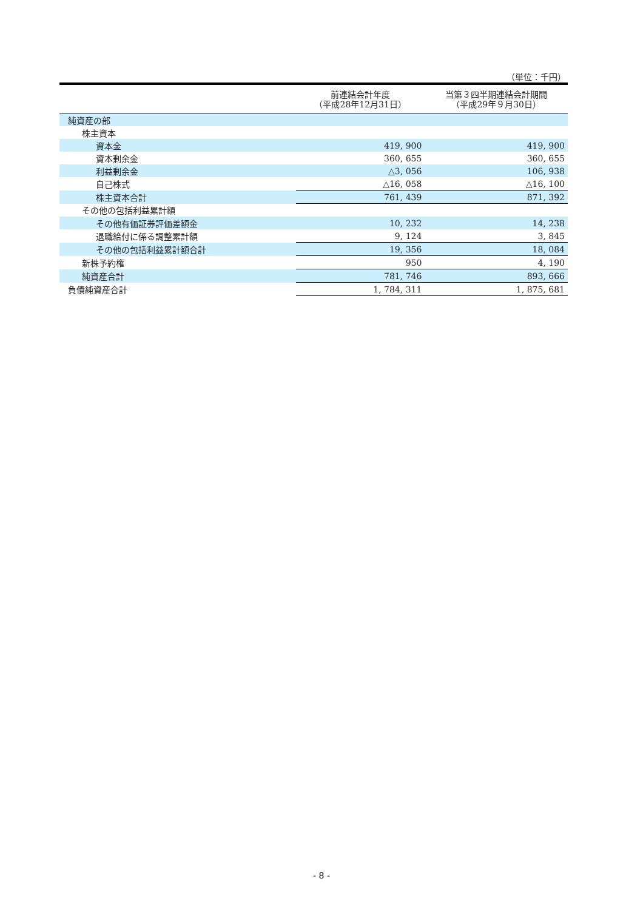（単位：千円）
| | 前連結会計年度 （平成28年12月31日） | 当第３四半期連結会計期間 （平成29年９月30日） |
| --- | --- | --- |
| 純資産の部 | | |
| 株主資本 | | |
| 資本金 | 419, 900 | 419, 900 |
| 資本剰余金 | 360, 655 | 360, 655 |
| 利益剰余金 | △3, 056 | 106, 938 |
| 自己株式 | △16, 058 | △16, 100 |
| 株主資本合計 | 761, 439 | 871, 392 |
| その他の包括利益累計額 | | |
| その他有価証券評価差額金 | 10, 232 | 14, 238 |
| 退職給付に係る調整累計額 | 9, 124 | 3, 845 |
| その他の包括利益累計額合計 | 19, 356 | 18, 084 |
| 新株予約権 | 950 | 4, 190 |
| 純資産合計 | 781, 746 | 893, 666 |
| 負債純資産合計 | 1, 784, 311 | 1, 875, 681 |
- 8 -